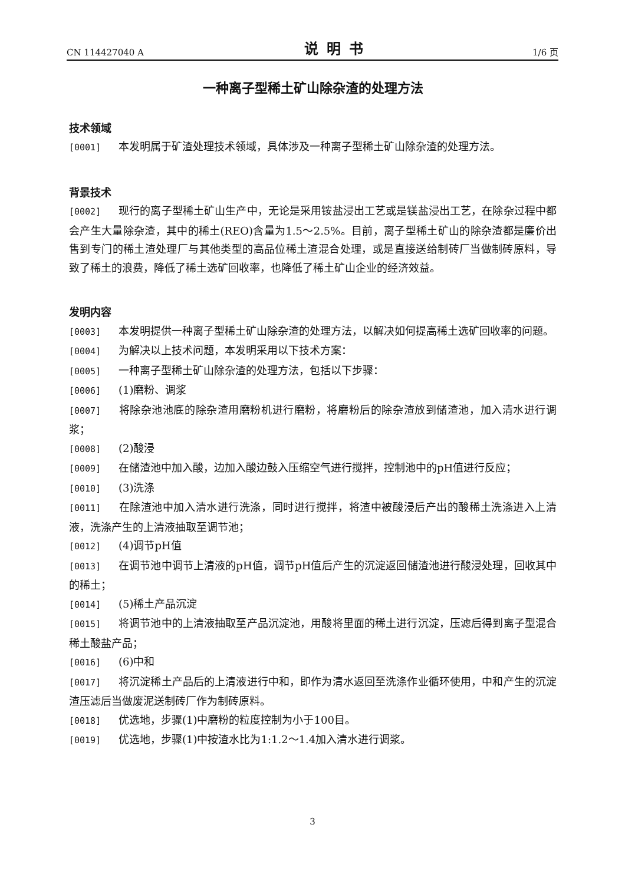CN 114427040 A 说明书 1/6 页
一种离子型稀土矿山除杂渣的处理方法
技术领域
[0001] 本发明属于矿渣处理技术领域，具体涉及一种离子型稀土矿山除杂渣的处理方法。
背景技术
[0002] 现行的离子型稀土矿山生产中，无论是采用铵盐浸出工艺或是镁盐浸出工艺，在除杂过程中都会产生大量除杂渣，其中的稀土(REO)含量为1.5～2.5%。目前，离子型稀土矿山的除杂渣都是廉价出售到专门的稀土渣处理厂与其他类型的高品位稀土渣混合处理，或是直接送给制砖厂当做制砖原料，导致了稀土的浪费，降低了稀土选矿回收率，也降低了稀土矿山企业的经济效益。
发明内容
[0003] 本发明提供一种离子型稀土矿山除杂渣的处理方法，以解决如何提高稀土选矿回收率的问题。
[0004] 为解决以上技术问题，本发明采用以下技术方案：
[0005] 一种离子型稀土矿山除杂渣的处理方法，包括以下步骤：
[0006] (1)磨粉、调浆
[0007] 将除杂池池底的除杂渣用磨粉机进行磨粉，将磨粉后的除杂渣放到储渣池，加入清水进行调浆；
[0008] (2)酸浸
[0009] 在储渣池中加入酸，边加入酸边鼓入压缩空气进行搅拌，控制池中的pH值进行反应；
[0010] (3)洗涤
[0011] 在除渣池中加入清水进行洗涤，同时进行搅拌，将渣中被酸浸后产出的酸稀土洗涤进入上清液，洗涤产生的上清液抽取至调节池；
[0012] (4)调节pH值
[0013] 在调节池中调节上清液的pH值，调节pH值后产生的沉淀返回储渣池进行酸浸处理，回收其中的稀土；
[0014] (5)稀土产品沉淀
[0015] 将调节池中的上清液抽取至产品沉淀池，用酸将里面的稀土进行沉淀，压滤后得到离子型混合稀土酸盐产品；
[0016] (6)中和
[0017] 将沉淀稀土产品后的上清液进行中和，即作为清水返回至洗涤作业循环使用，中和产生的沉淀渣压滤后当做废泥送制砖厂作为制砖原料。
[0018] 优选地，步骤(1)中磨粉的粒度控制为小于100目。
[0019] 优选地，步骤(1)中按渣水比为1:1.2～1.4加入清水进行调浆。
3